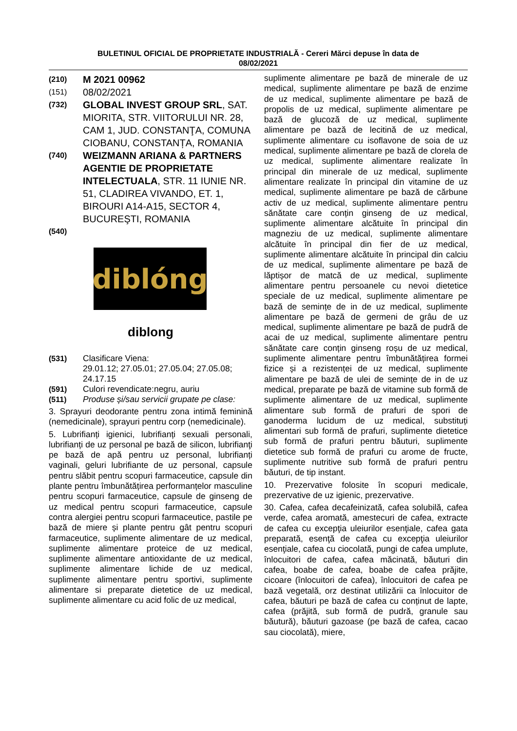BULETINUL OFICIAL DE PROPRIETATE INDUSTRIALĂ - Cereri Mărci depuse în data de
08/02/2021
(210)
M 2021 00962
(151)
08/02/2021
(732)
GLOBAL INVEST GROUP SRL, SAT. MIORITA, STR. VIITORULUI NR. 28, CAM 1, JUD. CONSTANŢA, COMUNA CIOBANU, CONSTANȚA, ROMANIA
(740)
WEIZMANN ARIANA & PARTNERS AGENTIE DE PROPRIETATE INTELECTUALA, STR. 11 IUNIE NR. 51, CLADIREA VIVANDO, ET. 1, BIROURI A14-A15, SECTOR 4, BUCUREŞTI, ROMANIA
(540)
diblóng
diblong
(531) Clasificare Viena:
29.01.12; 27.05.01; 27.05.04; 27.05.08; 24.17.15
(591) Culori revendicate:negru, auriu
(511) Produse și/sau servicii grupate pe clase:
3. Sprayuri deodorante pentru zona intimă feminină (nemedicinale), sprayuri pentru corp (nemedicinale).
5. Lubrifianți igienici, lubrifianți sexuali personali, lubrifianți de uz personal pe bază de silicon, lubrifianţi pe bază de apă pentru uz personal, lubrifianți vaginali, geluri lubrifiante de uz personal, capsule pentru slăbit pentru scopuri farmaceutice, capsule din plante pentru îmbunătățirea performanțelor masculine pentru scopuri farmaceutice, capsule de ginseng de uz medical pentru scopuri farmaceutice, capsule contra alergiei pentru scopuri farmaceutice, pastile pe bază de miere și plante pentru gât pentru scopuri farmaceutice, suplimente alimentare de uz medical, suplimente alimentare proteice de uz medical, suplimente alimentare antioxidante de uz medical, suplimente alimentare lichide de uz medical, suplimente alimentare pentru sportivi, suplimente alimentare si preparate dietetice de uz medical, suplimente alimentare cu acid folic de uz medical,
suplimente alimentare pe bază de minerale de uz medical, suplimente alimentare pe bază de enzime de uz medical, suplimente alimentare pe bază de propolis de uz medical, suplimente alimentare pe bază de glucoză de uz medical, suplimente alimentare pe bază de lecitină de uz medical, suplimente alimentare cu isoflavone de soia de uz medical, suplimente alimentare pe bază de clorela de uz medical, suplimente alimentare realizate în principal din minerale de uz medical, suplimente alimentare realizate în principal din vitamine de uz medical, suplimente alimentare pe bază de cărbune activ de uz medical, suplimente alimentare pentru sănătate care conțin ginseng de uz medical, suplimente alimentare alcătuite în principal din magneziu de uz medical, suplimente alimentare alcătuite în principal din fier de uz medical, suplimente alimentare alcătuite în principal din calciu de uz medical, suplimente alimentare pe bază de lăptișor de matcă de uz medical, suplimente alimentare pentru persoanele cu nevoi dietetice speciale de uz medical, suplimente alimentare pe bază de semințe de in de uz medical, suplimente alimentare pe bază de germeni de grâu de uz medical, suplimente alimentare pe bază de pudră de acai de uz medical, suplimente alimentare pentru sănătate care conțin ginseng roșu de uz medical, suplimente alimentare pentru îmbunătățirea formei fizice și a rezistenței de uz medical, suplimente alimentare pe bază de ulei de semințe de in de uz medical, preparate pe bază de vitamine sub formă de suplimente alimentare de uz medical, suplimente alimentare sub formă de prafuri de spori de ganoderma lucidum de uz medical, substituți alimentari sub formă de prafuri, suplimente dietetice sub formă de prafuri pentru băuturi, suplimente dietetice sub formă de prafuri cu arome de fructe, suplimente nutritive sub formă de prafuri pentru băuturi, de tip instant.
10. Prezervative folosite în scopuri medicale, prezervative de uz igienic, prezervative.
30. Cafea, cafea decafeinizată, cafea solubilă, cafea verde, cafea aromată, amestecuri de cafea, extracte de cafea cu excepţia uleiurilor esenţiale, cafea gata preparată, esenţă de cafea cu excepţia uleiurilor esenţiale, cafea cu ciocolată, pungi de cafea umplute, înlocuitori de cafea, cafea măcinată, băuturi din cafea, boabe de cafea, boabe de cafea prăjite, cicoare (înlocuitori de cafea), înlocuitori de cafea pe bază vegetală, orz destinat utilizării ca înlocuitor de cafea, băuturi pe bază de cafea cu conținut de lapte, cafea (prăjită, sub formă de pudră, granule sau băutură), băuturi gazoase (pe bază de cafea, cacao sau ciocolată), miere,